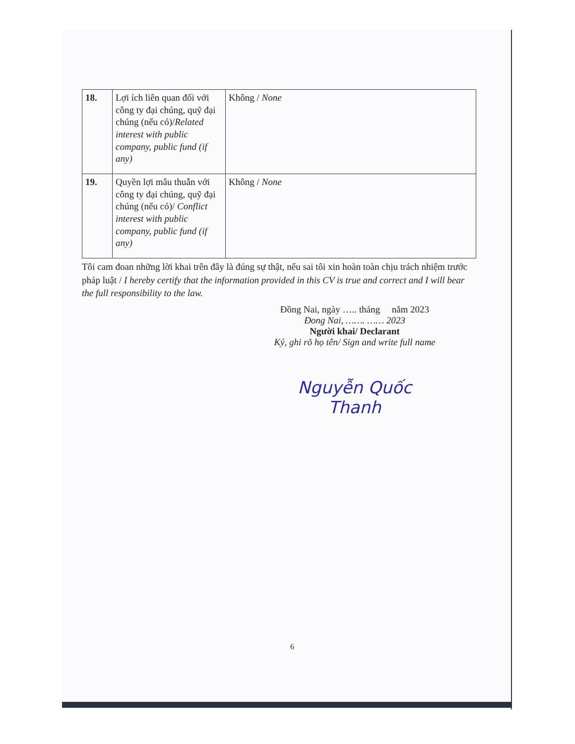| 18. | Lợi ích liên quan đối với công ty đại chúng, quỹ đại chúng (nếu có)/ Related interest with public company, public fund (if any) | Không / None |
| 19. | Quyền lợi mâu thuẫn với công ty đại chúng, quỹ đại chúng (nếu có)/ Conflict interest with public company, public fund (if any) | Không / None |
Tôi cam đoan những lời khai trên đây là đúng sự thật, nếu sai tôi xin hoàn toàn chịu trách nhiệm trước pháp luật / I hereby certify that the information provided in this CV is true and correct and I will bear the full responsibility to the law.
Đồng Nai, ngày ….. tháng năm 2023
Đong Nai, ……. …… 2023
Người khai/ Declarant
Ký, ghi rõ họ tên/ Sign and write full name
Nguyễn Quốc Thanh
6